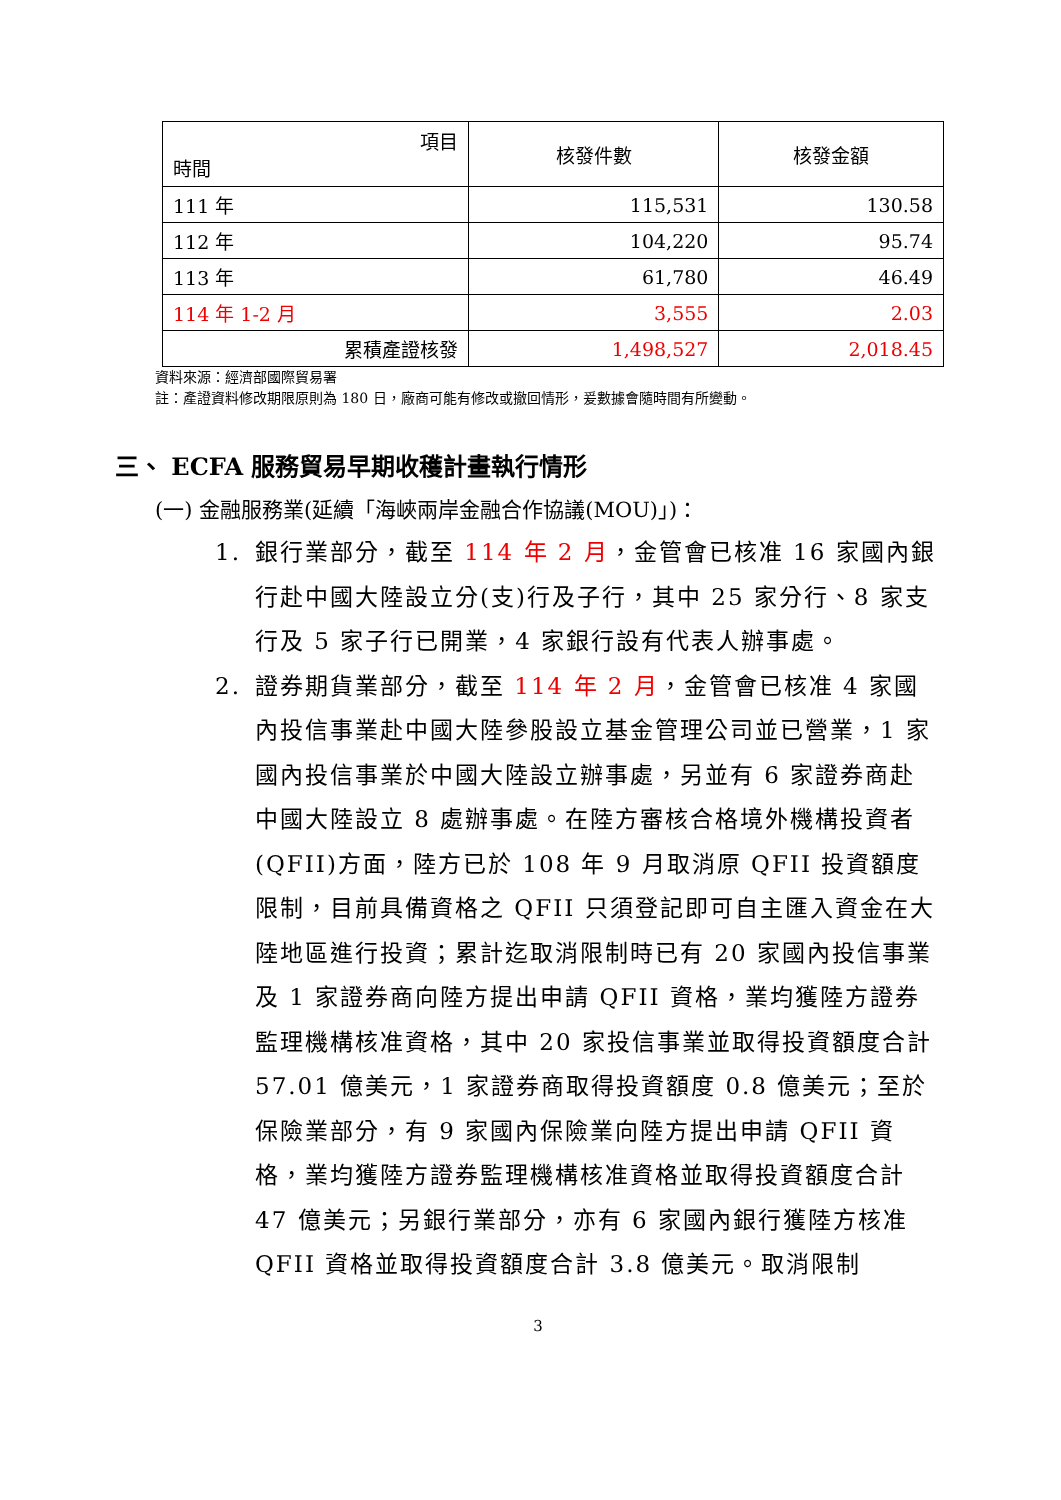| 項目 時間 | 核發件數 | 核發金額 |
| --- | --- | --- |
| 111 年 | 115,531 | 130.58 |
| 112 年 | 104,220 | 95.74 |
| 113 年 | 61,780 | 46.49 |
| 114 年 1-2 月 | 3,555 | 2.03 |
| 累積產證核發 | 1,498,527 | 2,018.45 |
資料來源：經濟部國際貿易署
註：產證資料修改期限原則為 180 日，廠商可能有修改或撤回情形，爰數據會隨時間有所變動。
三、 ECFA 服務貿易早期收穫計畫執行情形
(一) 金融服務業(延續「海峽兩岸金融合作協議(MOU)」)：
1. 銀行業部分，截至 114 年 2 月，金管會已核准 16 家國內銀行赴中國大陸設立分(支)行及子行，其中 25 家分行、8 家支行及 5 家子行已開業，4 家銀行設有代表人辦事處。
2. 證券期貨業部分，截至 114 年 2 月，金管會已核准 4 家國內投信事業赴中國大陸參股設立基金管理公司並已營業，1 家國內投信事業於中國大陸設立辦事處，另並有 6 家證券商赴中國大陸設立 8 處辦事處。在陸方審核合格境外機構投資者(QFII)方面，陸方已於 108 年 9 月取消原 QFII 投資額度限制，目前具備資格之 QFII 只須登記即可自主匯入資金在大陸地區進行投資；累計迄取消限制時已有 20 家國內投信事業及 1 家證券商向陸方提出申請 QFII 資格，業均獲陸方證券監理機構核准資格，其中 20 家投信事業並取得投資額度合計 57.01 億美元，1 家證券商取得投資額度 0.8 億美元；至於保險業部分，有 9 家國內保險業向陸方提出申請 QFII 資格，業均獲陸方證券監理機構核准資格並取得投資額度合計 47 億美元；另銀行業部分，亦有 6 家國內銀行獲陸方核准 QFII 資格並取得投資額度合計 3.8 億美元。取消限制
3